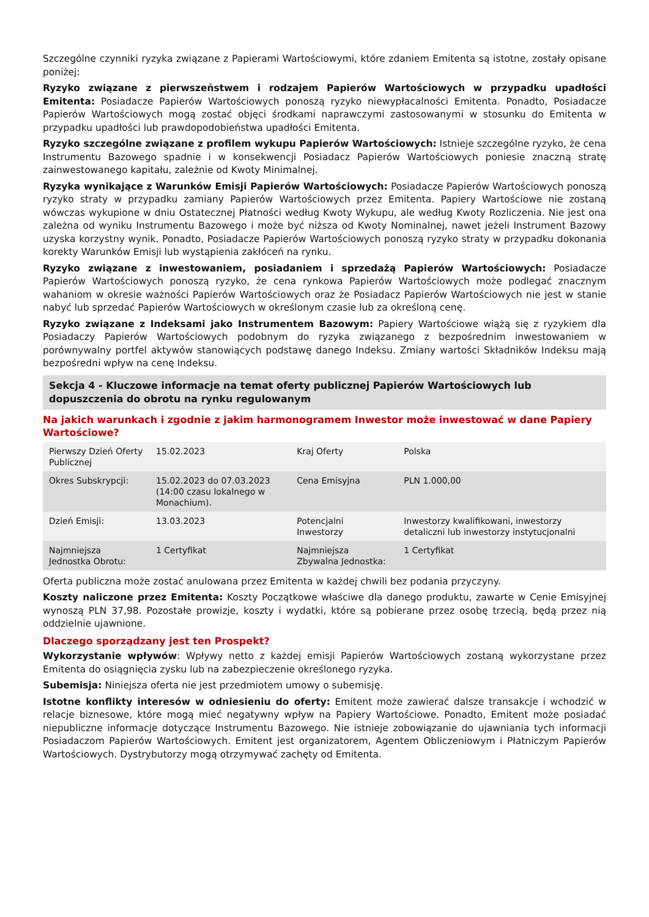Szczególne czynniki ryzyka związane z Papierami Wartościowymi, które zdaniem Emitenta są istotne, zostały opisane poniżej:
Ryzyko związane z pierwszeństwem i rodzajem Papierów Wartościowych w przypadku upadłości Emitenta: Posiadacze Papierów Wartościowych ponoszą ryzyko niewypłacalności Emitenta. Ponadto, Posiadacze Papierów Wartościowych mogą zostać objęci środkami naprawczymi zastosowanymi w stosunku do Emitenta w przypadku upadłości lub prawdopodobieństwa upadłości Emitenta.
Ryzyko szczególne związane z profilem wykupu Papierów Wartościowych: Istnieje szczególne ryzyko, że cena Instrumentu Bazowego spadnie i w konsekwencji Posiadacz Papierów Wartościowych poniesie znaczną stratę zainwestowanego kapitału, zależnie od Kwoty Minimalnej.
Ryzyka wynikające z Warunków Emisji Papierów Wartościowych: Posiadacze Papierów Wartościowych ponoszą ryzyko straty w przypadku zamiany Papierów Wartościowych przez Emitenta. Papiery Wartościowe nie zostaną wówczas wykupione w dniu Ostatecznej Płatności według Kwoty Wykupu, ale według Kwoty Rozliczenia. Nie jest ona zależna od wyniku Instrumentu Bazowego i może być niższa od Kwoty Nominalnej, nawet jeżeli Instrument Bazowy uzyska korzystny wynik. Ponadto, Posiadacze Papierów Wartościowych ponoszą ryzyko straty w przypadku dokonania korekty Warunków Emisji lub wystąpienia zakłóceń na rynku.
Ryzyko związane z inwestowaniem, posiadaniem i sprzedażą Papierów Wartościowych: Posiadacze Papierów Wartościowych ponoszą ryzyko, że cena rynkowa Papierów Wartościowych może podlegać znacznym wahaniom w okresie ważności Papierów Wartościowych oraz że Posiadacz Papierów Wartościowych nie jest w stanie nabyć lub sprzedać Papierów Wartościowych w określonym czasie lub za określoną cenę.
Ryzyko związane z Indeksami jako Instrumentem Bazowym: Papiery Wartościowe wiążą się z ryzykiem dla Posiadaczy Papierów Wartościowych podobnym do ryzyka związanego z bezpośrednim inwestowaniem w porównywalny portfel aktywów stanowiących podstawę danego Indeksu. Zmiany wartości Składników Indeksu mają bezpośredni wpływ na cenę Indeksu.
Sekcja 4 - Kluczowe informacje na temat oferty publicznej Papierów Wartościowych lub dopuszczenia do obrotu na rynku regulowanym
Na jakich warunkach i zgodnie z jakim harmonogramem Inwestor może inwestować w dane Papiery Wartościowe?
| Pierwszy Dzień Oferty Publicznej | 15.02.2023 | Kraj Oferty | Polska |
| Okres Subskrypcji: | 15.02.2023 do 07.03.2023 (14:00 czasu lokalnego w Monachium). | Cena Emisyjna | PLN 1.000,00 |
| Dzień Emisji: | 13.03.2023 | Potencjalni Inwestorzy | Inwestorzy kwalifikowani, inwestorzy detaliczni lub inwestorzy instytucjonalni |
| Najmniejsza Jednostka Obrotu: | 1 Certyfikat | Najmniejsza Zbywalna Jednostka: | 1 Certyfikat |
Oferta publiczna może zostać anulowana przez Emitenta w każdej chwili bez podania przyczyny.
Koszty naliczone przez Emitenta: Koszty Początkowe właściwe dla danego produktu, zawarte w Cenie Emisyjnej wynoszą PLN 37,98. Pozostałe prowizje, koszty i wydatki, które są pobierane przez osobę trzecią, będą przez nią oddzielnie ujawnione.
Dlaczego sporządzany jest ten Prospekt?
Wykorzystanie wpływów: Wpływy netto z każdej emisji Papierów Wartościowych zostaną wykorzystane przez Emitenta do osiągnięcia zysku lub na zabezpieczenie określonego ryzyka.
Subemisja: Niniejsza oferta nie jest przedmiotem umowy o subemisję.
Istotne konflikty interesów w odniesieniu do oferty: Emitent może zawierać dalsze transakcje i wchodzić w relacje biznesowe, które mogą mieć negatywny wpływ na Papiery Wartościowe. Ponadto, Emitent może posiadać niepubliczne informacje dotyczące Instrumentu Bazowego. Nie istnieje zobowiązanie do ujawniania tych informacji Posiadaczom Papierów Wartościowych. Emitent jest organizatorem, Agentem Obliczeniowym i Płatniczym Papierów Wartościowych. Dystrybutorzy mogą otrzymywać zachęty od Emitenta.